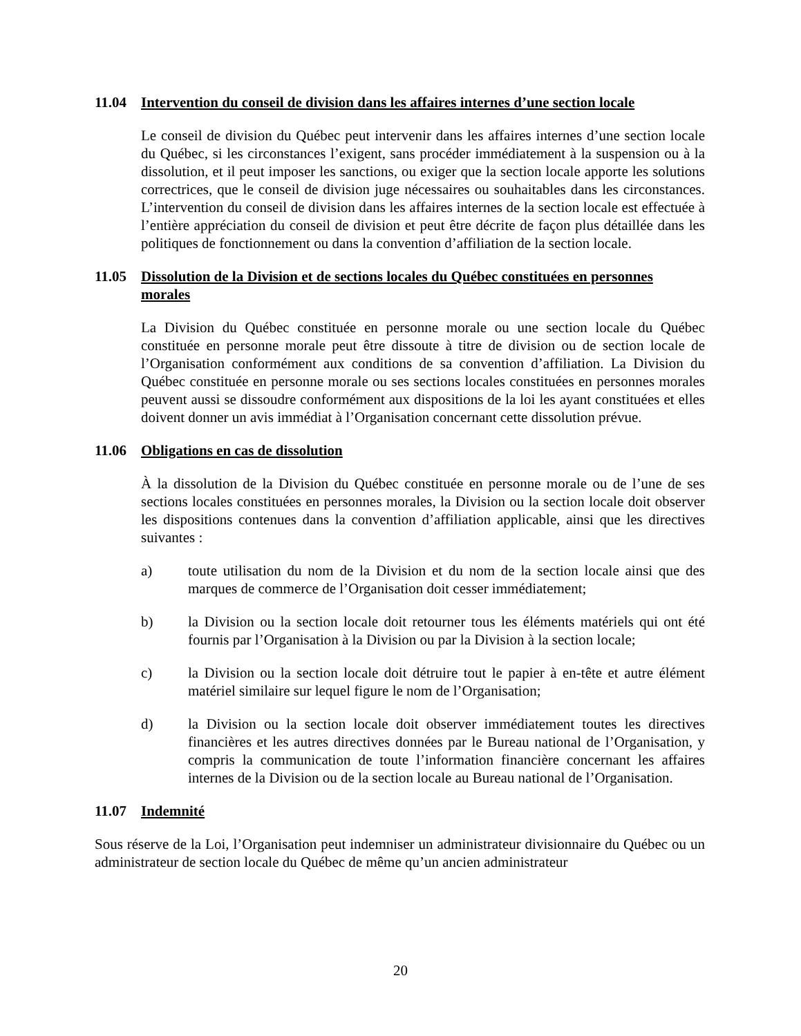11.04 Intervention du conseil de division dans les affaires internes d’une section locale
Le conseil de division du Québec peut intervenir dans les affaires internes d’une section locale du Québec, si les circonstances l’exigent, sans procéder immédiatement à la suspension ou à la dissolution, et il peut imposer les sanctions, ou exiger que la section locale apporte les solutions correctrices, que le conseil de division juge nécessaires ou souhaitables dans les circonstances. L’intervention du conseil de division dans les affaires internes de la section locale est effectuée à l’entière appréciation du conseil de division et peut être décrite de façon plus détaillée dans les politiques de fonctionnement ou dans la convention d’affiliation de la section locale.
11.05 Dissolution de la Division et de sections locales du Québec constituées en personnes morales
La Division du Québec constituée en personne morale ou une section locale du Québec constituée en personne morale peut être dissoute à titre de division ou de section locale de l’Organisation conformément aux conditions de sa convention d’affiliation. La Division du Québec constituée en personne morale ou ses sections locales constituées en personnes morales peuvent aussi se dissoudre conformément aux dispositions de la loi les ayant constituées et elles doivent donner un avis immédiat à l’Organisation concernant cette dissolution prévue.
11.06 Obligations en cas de dissolution
À la dissolution de la Division du Québec constituée en personne morale ou de l’une de ses sections locales constituées en personnes morales, la Division ou la section locale doit observer les dispositions contenues dans la convention d’affiliation applicable, ainsi que les directives suivantes :
a) toute utilisation du nom de la Division et du nom de la section locale ainsi que des marques de commerce de l’Organisation doit cesser immédiatement;
b) la Division ou la section locale doit retourner tous les éléments matériels qui ont été fournis par l’Organisation à la Division ou par la Division à la section locale;
c) la Division ou la section locale doit détruire tout le papier à en-tête et autre élément matériel similaire sur lequel figure le nom de l’Organisation;
d) la Division ou la section locale doit observer immédiatement toutes les directives financières et les autres directives données par le Bureau national de l’Organisation, y compris la communication de toute l’information financière concernant les affaires internes de la Division ou de la section locale au Bureau national de l’Organisation.
11.07 Indemnité
Sous réserve de la Loi, l’Organisation peut indemniser un administrateur divisionnaire du Québec ou un administrateur de section locale du Québec de même qu’un ancien administrateur
20